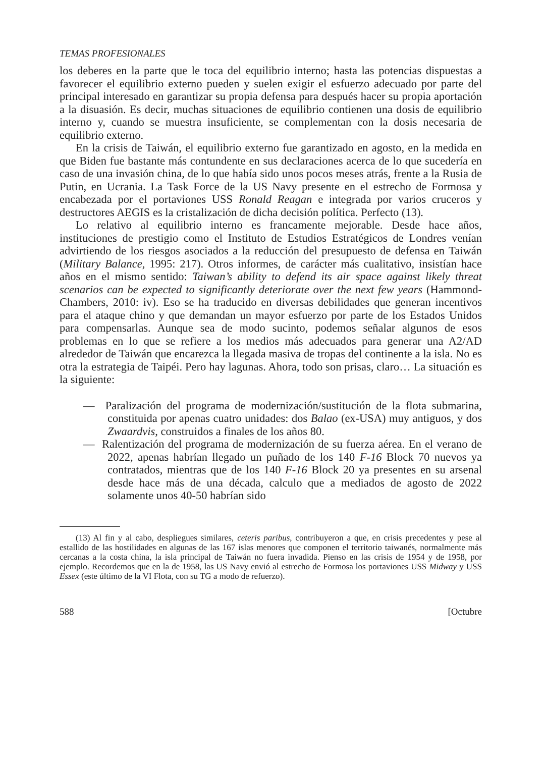TEMAS PROFESIONALES
los deberes en la parte que le toca del equilibrio interno; hasta las potencias dispuestas a favorecer el equilibrio externo pueden y suelen exigir el esfuerzo adecuado por parte del principal interesado en garantizar su propia defensa para después hacer su propia aportación a la disuasión. Es decir, muchas situaciones de equilibrio contienen una dosis de equilibrio interno y, cuando se muestra insuficiente, se complementan con la dosis necesaria de equilibrio externo.
En la crisis de Taiwán, el equilibrio externo fue garantizado en agosto, en la medida en que Biden fue bastante más contundente en sus declaraciones acerca de lo que sucedería en caso de una invasión china, de lo que había sido unos pocos meses atrás, frente a la Rusia de Putin, en Ucrania. La Task Force de la US Navy presente en el estrecho de Formosa y encabezada por el portaviones USS Ronald Reagan e integrada por varios cruceros y destructores AEGIS es la cristalización de dicha decisión política. Perfecto (13).
Lo relativo al equilibrio interno es francamente mejorable. Desde hace años, instituciones de prestigio como el Instituto de Estudios Estratégicos de Londres venían advirtiendo de los riesgos asociados a la reducción del presupuesto de defensa en Taiwán (Military Balance, 1995: 217). Otros informes, de carácter más cualitativo, insistían hace años en el mismo sentido: Taiwan’s ability to defend its air space against likely threat scenarios can be expected to significantly deteriorate over the next few years (Hammond-Chambers, 2010: iv). Eso se ha traducido en diversas debilidades que generan incentivos para el ataque chino y que demandan un mayor esfuerzo por parte de los Estados Unidos para compensarlas. Aunque sea de modo sucinto, podemos señalar algunos de esos problemas en lo que se refiere a los medios más adecuados para generar una A2/AD alrededor de Taiwán que encarezca la llegada masiva de tropas del continente a la isla. No es otra la estrategia de Taipéi. Pero hay lagunas. Ahora, todo son prisas, claro… La situación es la siguiente:
— Paralización del programa de modernización/sustitución de la flota submarina, constituida por apenas cuatro unidades: dos Balao (ex-USA) muy antiguos, y dos Zwaardvis, construidos a finales de los años 80.
— Ralentización del programa de modernización de su fuerza aérea. En el verano de 2022, apenas habrían llegado un puñado de los 140 F-16 Block 70 nuevos ya contratados, mientras que de los 140 F-16 Block 20 ya presentes en su arsenal desde hace más de una década, calculo que a mediados de agosto de 2022 solamente unos 40-50 habrían sido
(13) Al fin y al cabo, despliegues similares, ceteris paribus, contribuyeron a que, en crisis precedentes y pese al estallido de las hostilidades en algunas de las 167 islas menores que componen el territorio taiwanés, normalmente más cercanas a la costa china, la isla principal de Taiwán no fuera invadida. Pienso en las crisis de 1954 y de 1958, por ejemplo. Recordemos que en la de 1958, las US Navy envió al estrecho de Formosa los portaviones USS Midway y USS Essex (este último de la VI Flota, con su TG a modo de refuerzo).
588 [Octubre